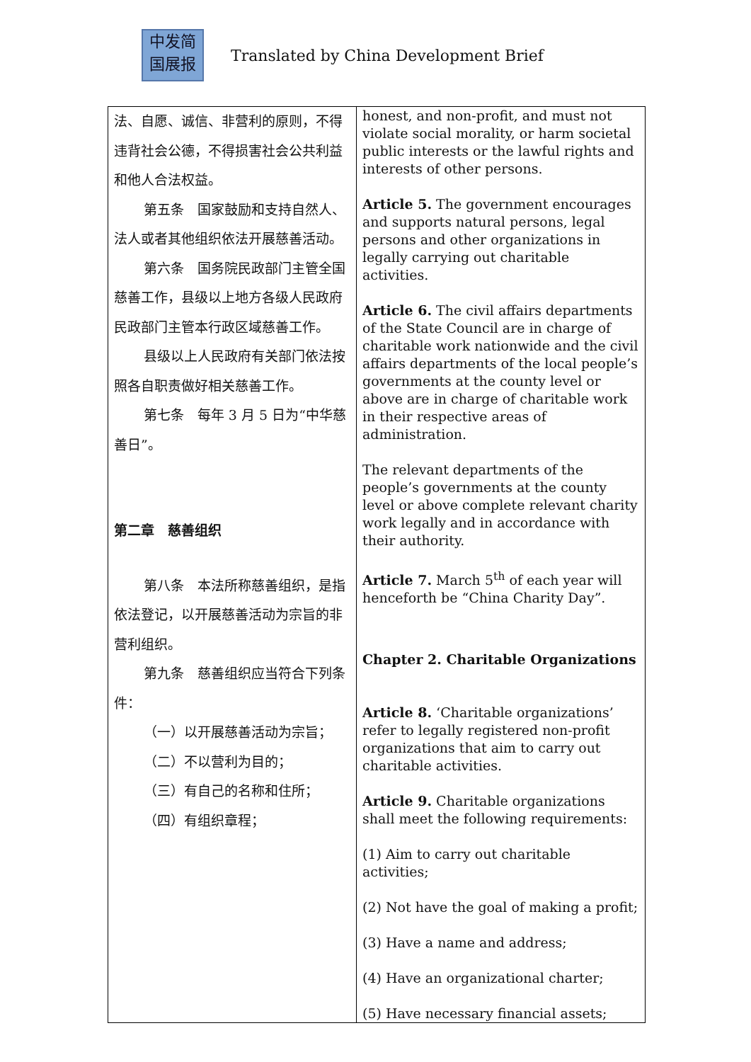中发简
国展报
Translated by China Development Brief
| 法、自愿、诚信、非营利的原则，不得违背社会公德，不得损害社会公共利益和他人合法权益。 第五条 国家鼓励和支持自然人、法人或者其他组织依法开展慈善活动。 第六条 国务院民政部门主管全国慈善工作，县级以上地方各级人民政府民政部门主管本行政区域慈善工作。 县级以上人民政府有关部门依法按照各自职责做好相关慈善工作。 第七条 每年 3 月 5 日为“中华慈善日”。 第二章 慈善组织 第八条 本法所称慈善组织，是指依法登记，以开展慈善活动为宗旨的非营利组织。 第九条 慈善组织应当符合下列条件： （一）以开展慈善活动为宗旨； （二）不以营利为目的； （三）有自己的名称和住所； （四）有组织章程； | honest, and non-profit, and must not violate social morality, or harm societal public interests or the lawful rights and interests of other persons. Article 5. The government encourages and supports natural persons, legal persons and other organizations in legally carrying out charitable activities. Article 6. The civil affairs departments of the State Council are in charge of charitable work nationwide and the civil affairs departments of the local people’s governments at the county level or above are in charge of charitable work in their respective areas of administration. The relevant departments of the people’s governments at the county level or above complete relevant charity work legally and in accordance with their authority. Article 7. March 5<sup>th</sup> of each year will henceforth be “China Charity Day”. Chapter 2. Charitable Organizations Article 8. ‘Charitable organizations’ refer to legally registered non-profit organizations that aim to carry out charitable activities. Article 9. Charitable organizations shall meet the following requirements: (1) Aim to carry out charitable activities; (2) Not have the goal of making a profit; (3) Have a name and address; (4) Have an organizational charter; (5) Have necessary financial assets; |